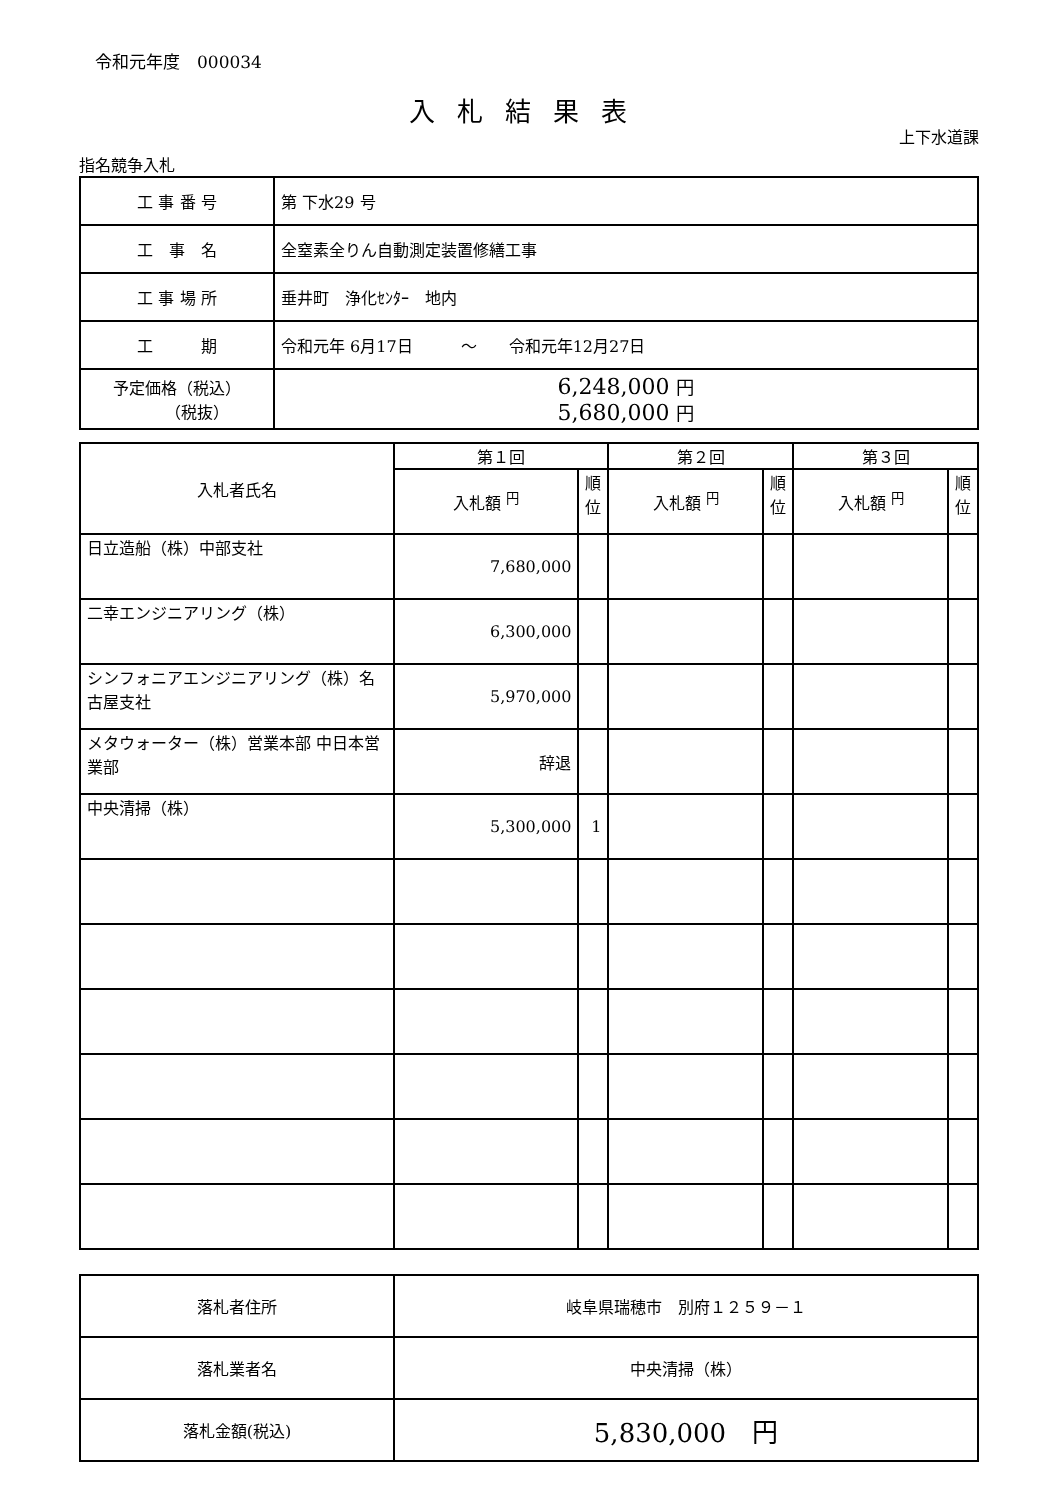令和元年度　000034
入札結果表
上下水道課
指名競争入札
| 工 事 番 号 | 第 下水29 号 |
| 工 事 名 | 全窒素全りん自動測定装置修繕工事 |
| 工 事 場 所 | 垂井町 浄化ｾﾝﾀｰ 地内 |
| 工 期 | 令和元年 6月17日 ～ 令和元年12月27日 |
| 予定価格（税込） （税抜） | 6,248,000 円 5,680,000 円 |
| 入札者氏名 | 第１回 | | 第２回 | | 第３回 | |
| | 入札額 <sup>円</sup> | 順位 | 入札額 <sup>円</sup> | 順位 | 入札額 <sup>円</sup> | 順位 |
| 日立造船（株）中部支社 | 7,680,000 | | | | | |
| 二幸エンジニアリング（株） | 6,300,000 | | | | | |
| シンフォニアエンジニアリング（株）名古屋支社 | 5,970,000 | | | | | |
| メタウォーター（株）営業本部 中日本営業部 | 辞退 | | | | | |
| 中央清掃（株） | 5,300,000 | 1 | | | | |
| 落札者住所 | 岐阜県瑞穂市 別府１２５９－１ |
| 落札業者名 | 中央清掃（株） |
| 落札金額(税込) | 5,830,000 円 |